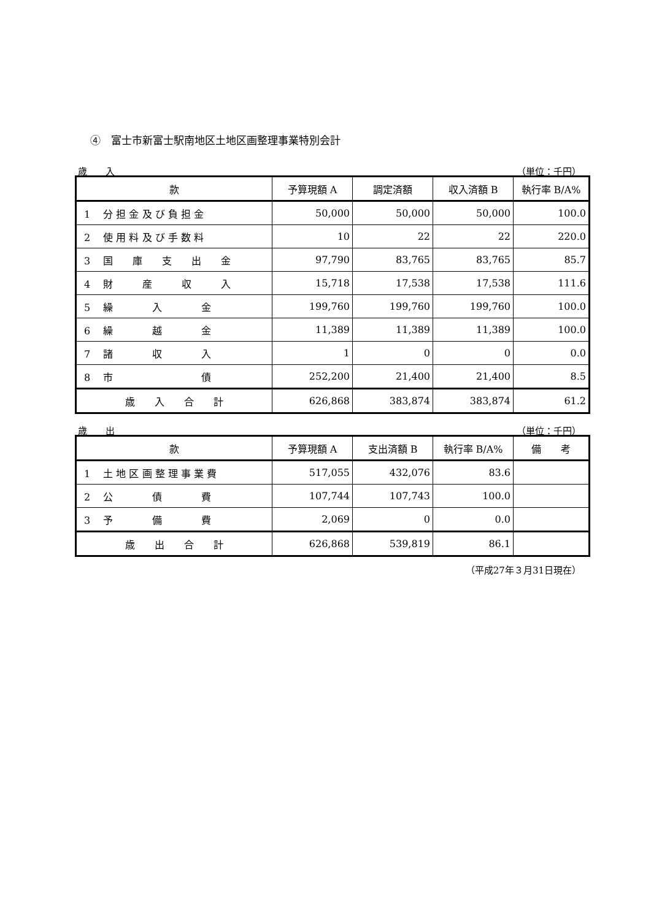④　富士市新富士駅南地区土地区画整理事業特別会計
歳　　入 （単位：千円）
| 款 | 予算現額 A | 調定済額 | 収入済額 B | 執行率 B/A% |
| --- | --- | --- | --- | --- |
| 1 分 担 金 及 び 負 担 金 | 50,000 | 50,000 | 50,000 | 100.0 |
| 2 使 用 料 及 び 手 数 料 | 10 | 22 | 22 | 220.0 |
| 3 国 庫 支 出 金 | 97,790 | 83,765 | 83,765 | 85.7 |
| 4 財 産 収 入 | 15,718 | 17,538 | 17,538 | 111.6 |
| 5 繰 入 金 | 199,760 | 199,760 | 199,760 | 100.0 |
| 6 繰 越 金 | 11,389 | 11,389 | 11,389 | 100.0 |
| 7 諸 収 入 | 1 | 0 | 0 | 0.0 |
| 8 市 債 | 252,200 | 21,400 | 21,400 | 8.5 |
| 歳 入 合 計 | 626,868 | 383,874 | 383,874 | 61.2 |
歳　　出 （単位：千円）
| 款 | 予算現額 A | 支出済額 B | 執行率 B/A% | 備 考 |
| --- | --- | --- | --- | --- |
| 1 土 地 区 画 整 理 事 業 費 | 517,055 | 432,076 | 83.6 | |
| 2 公 債 費 | 107,744 | 107,743 | 100.0 | |
| 3 予 備 費 | 2,069 | 0 | 0.0 | |
| 歳 出 合 計 | 626,868 | 539,819 | 86.1 | |
（平成27年３月31日現在）